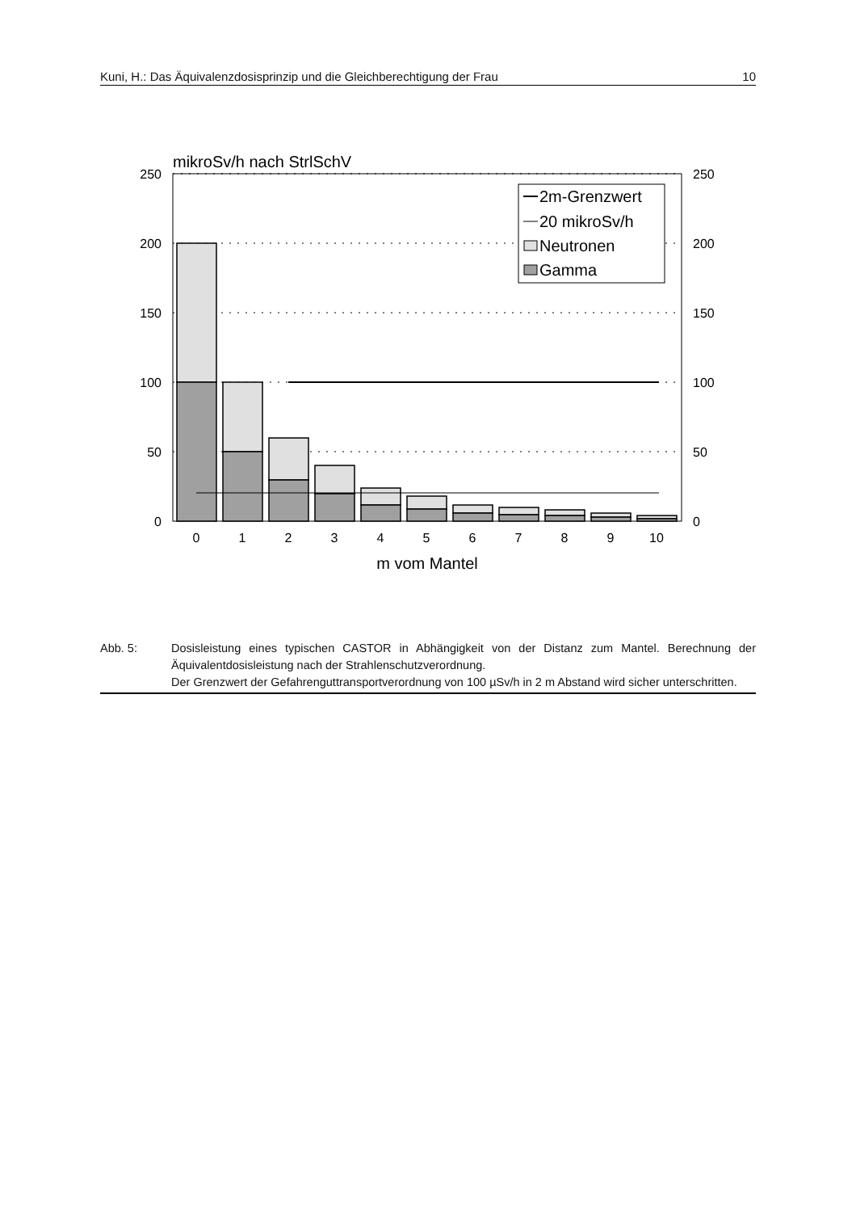Kuni, H.: Das Äquivalenzdosisprinzip und die Gleichberechtigung der Frau 10
mikroSv/h nach StrlSchV
250
200
150
100
50
0
250
200
150
100
50
0
0
1
2
3
4
5
6
7
8
9
10
m vom Mantel
2m-Grenzwert
20 mikroSv/h
Neutronen
Gamma
Abb. 5: Dosisleistung eines typischen CASTOR in Abhängigkeit von der Distanz zum Mantel. Berechnung der Äquivalentdosisleistung nach der Strahlenschutzverordnung.
Der Grenzwert der Gefahrenguttransportverordnung von 100 µSv/h in 2 m Abstand wird sicher unterschritten.